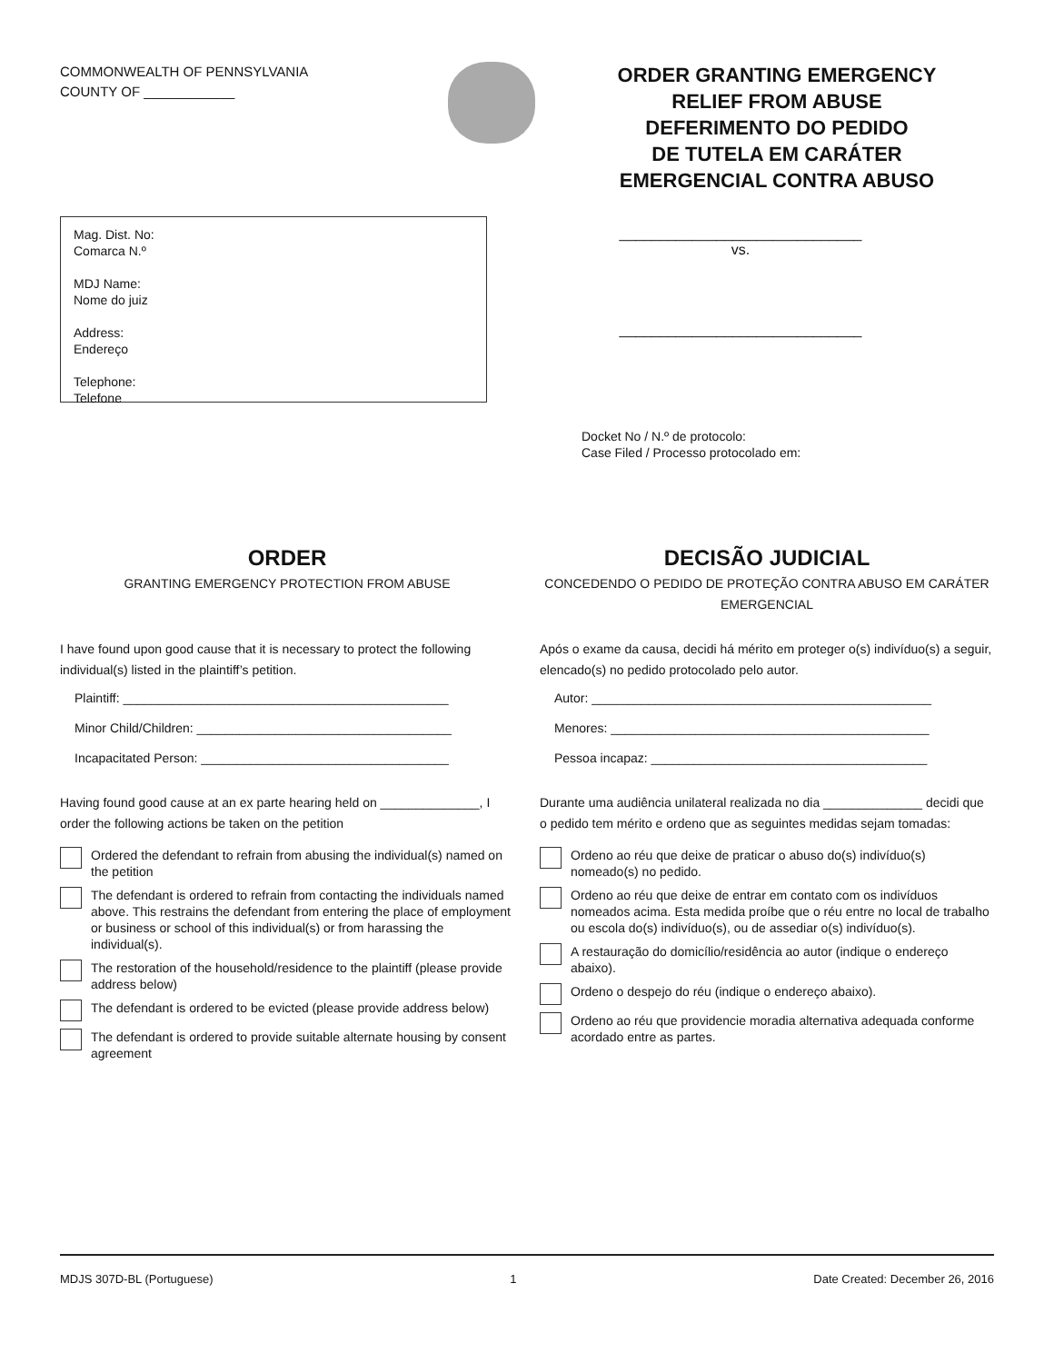COMMONWEALTH OF PENNSYLVANIA
COUNTY OF ____________
ORDER GRANTING EMERGENCY
RELIEF FROM ABUSE
DEFERIMENTO DO PEDIDO
DE TUTELA EM CARÁTER
EMERGENCIAL CONTRA ABUSO
Mag. Dist. No:
Comarca N.º
MDJ Name:
Nome do juiz
Address:
Endereço
Telephone:
Telefone
______________________________
vs.
______________________________
Docket No / N.º de protocolo:
Case Filed / Processo protocolado em:
ORDER
GRANTING EMERGENCY PROTECTION FROM ABUSE
I have found upon good cause that it is necessary to protect the following individual(s) listed in the plaintiff’s petition.
Plaintiff: ______________________________________________
Minor Child/Children: ____________________________________
Incapacitated Person: ___________________________________
Having found good cause at an ex parte hearing held on ______________, I order the following actions be taken on the petition
Ordered the defendant to refrain from abusing the individual(s) named on the petition
The defendant is ordered to refrain from contacting the individuals named above. This restrains the defendant from entering the place of employment or business or school of this individual(s) or from harassing the individual(s).
The restoration of the household/residence to the plaintiff (please provide address below)
The defendant is ordered to be evicted (please provide address below)
The defendant is ordered to provide suitable alternate housing by consent agreement
DECISÃO JUDICIAL
CONCEDENDO O PEDIDO DE PROTEÇÃO CONTRA ABUSO EM CARÁTER EMERGENCIAL
Após o exame da causa, decidi há mérito em proteger o(s) indivíduo(s) a seguir, elencado(s) no pedido protocolado pelo autor.
Autor: ________________________________________________
Menores: _____________________________________________
Pessoa incapaz: _______________________________________
Durante uma audiência unilateral realizada no dia ______________ decidi que o pedido tem mérito e ordeno que as seguintes medidas sejam tomadas:
Ordeno ao réu que deixe de praticar o abuso do(s) indivíduo(s) nomeado(s) no pedido.
Ordeno ao réu que deixe de entrar em contato com os indivíduos nomeados acima. Esta medida proíbe que o réu entre no local de trabalho ou escola do(s) indivíduo(s), ou de assediar o(s) indivíduo(s).
A restauração do domicílio/residência ao autor (indique o endereço abaixo).
Ordeno o despejo do réu (indique o endereço abaixo).
Ordeno ao réu que providencie moradia alternativa adequada conforme acordado entre as partes.
MDJS 307D-BL (Portuguese) 1 Date Created: December 26, 2016